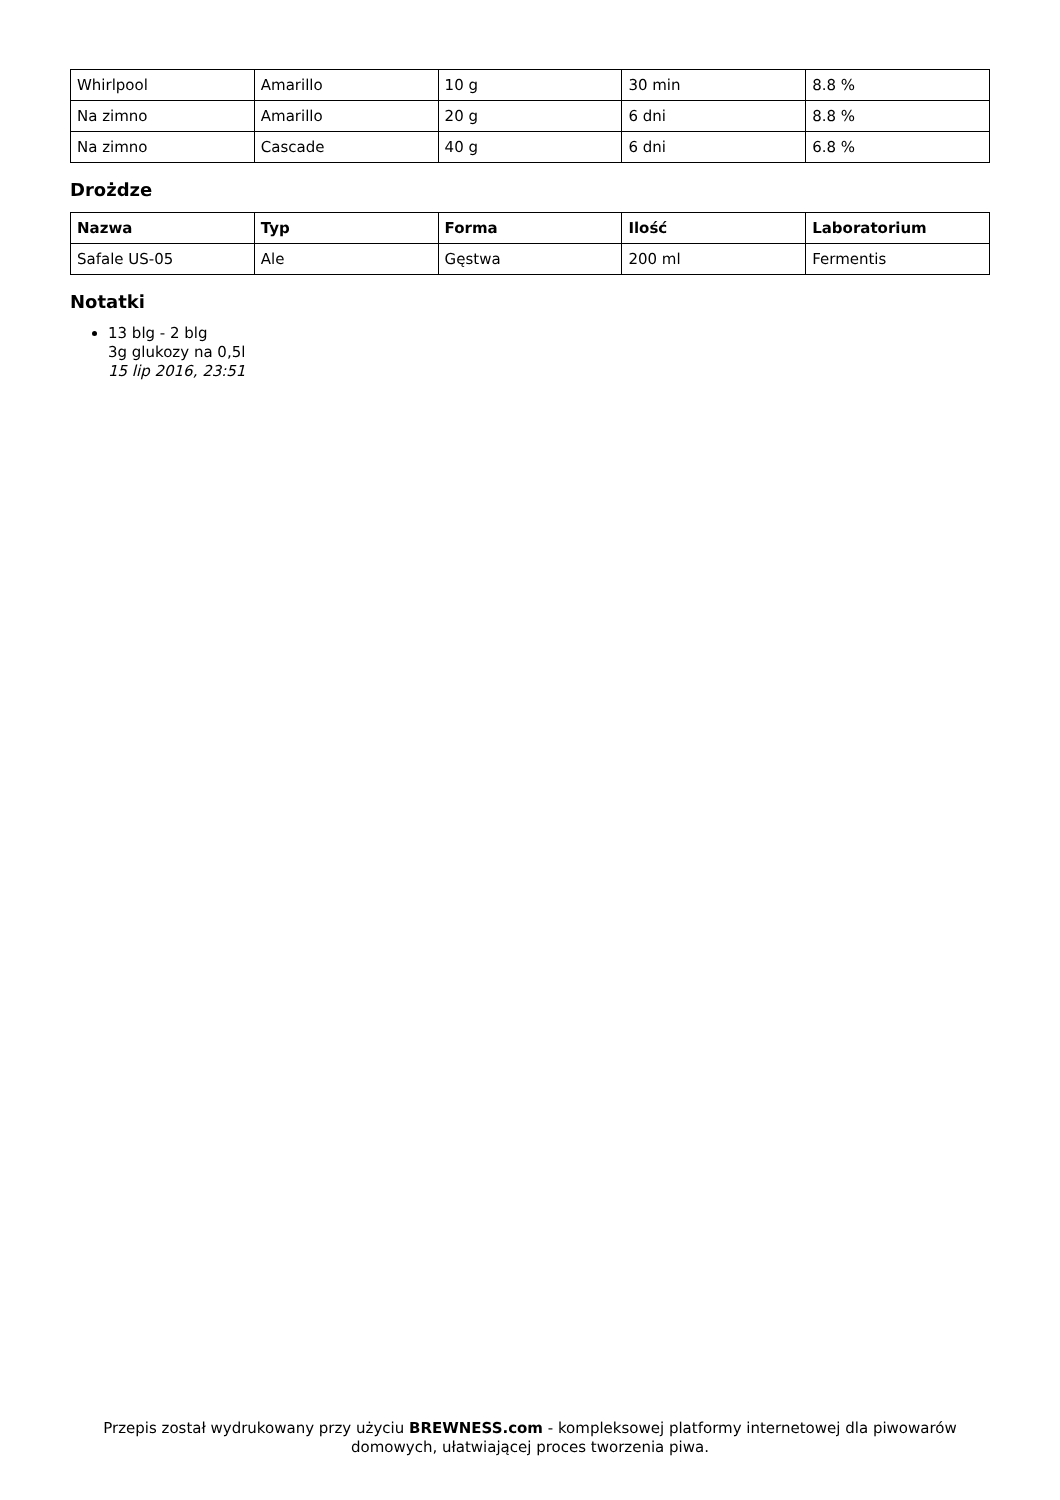| Whirlpool | Amarillo | 10 g | 30 min | 8.8 % |
| Na zimno | Amarillo | 20 g | 6 dni | 8.8 % |
| Na zimno | Cascade | 40 g | 6 dni | 6.8 % |
Drożdze
| Nazwa | Typ | Forma | Ilość | Laboratorium |
| --- | --- | --- | --- | --- |
| Safale US-05 | Ale | Gęstwa | 200 ml | Fermentis |
Notatki
13 blg - 2 blg
3g glukozy na 0,5l
15 lip 2016, 23:51
Przepis został wydrukowany przy użyciu BREWNESS.com - kompleksowej platformy internetowej dla piwowarów domowych, ułatwiającej proces tworzenia piwa.